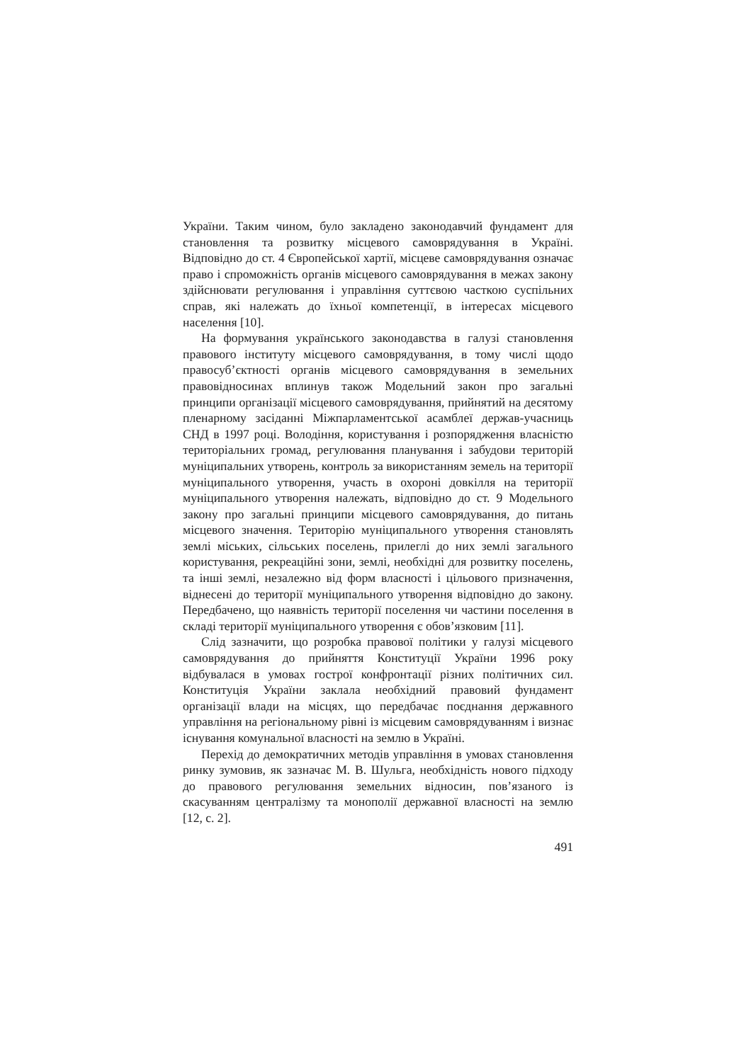України. Таким чином, було закладено законодавчий фундамент для становлення та розвитку місцевого самоврядування в Україні. Відповідно до ст. 4 Європейської хартії, місцеве самоврядування означає право і спроможність органів місцевого самоврядування в межах закону здійснювати регулювання і управління суттєвою часткою суспільних справ, які належать до їхньої компетенції, в інтересах місцевого населення [10].
На формування українського законодавства в галузі становлення правового інституту місцевого самоврядування, в тому числі щодо правосуб’єктності органів місцевого самоврядування в земельних правовідносинах вплинув також Модельний закон про загальні принципи організації місцевого самоврядування, прийнятий на десятому пленарному засіданні Міжпарламентської асамблеї держав-учасниць СНД в 1997 році. Володіння, користування і розпорядження власністю територіальних громад, регулювання планування і забудови територій муніципальних утворень, контроль за використанням земель на території муніципального утворення, участь в охороні довкілля на території муніципального утворення належать, відповідно до ст. 9 Модельного закону про загальні принципи місцевого самоврядування, до питань місцевого значення. Територію муніципального утворення становлять землі міських, сільських поселень, прилеглі до них землі загального користування, рекреаційні зони, землі, необхідні для розвитку поселень, та інші землі, незалежно від форм власності і цільового призначення, віднесені до території муніципального утворення відповідно до закону. Передбачено, що наявність території поселення чи частини поселення в складі території муніципального утворення є обов’язковим [11].
Слід зазначити, що розробка правової політики у галузі місцевого самоврядування до прийняття Конституції України 1996 року відбувалася в умовах гострої конфронтації різних політичних сил. Конституція України заклала необхідний правовий фундамент організації влади на місцях, що передбачає поєднання державного управління на регіональному рівні із місцевим самоврядуванням і визнає існування комунальної власності на землю в Україні.
Перехід до демократичних методів управління в умовах становлення ринку зумовив, як зазначає М. В. Шульга, необхідність нового підходу до правового регулювання земельних відносин, пов’язаного із скасуванням централізму та монополії державної власності на землю [12, с. 2].
491